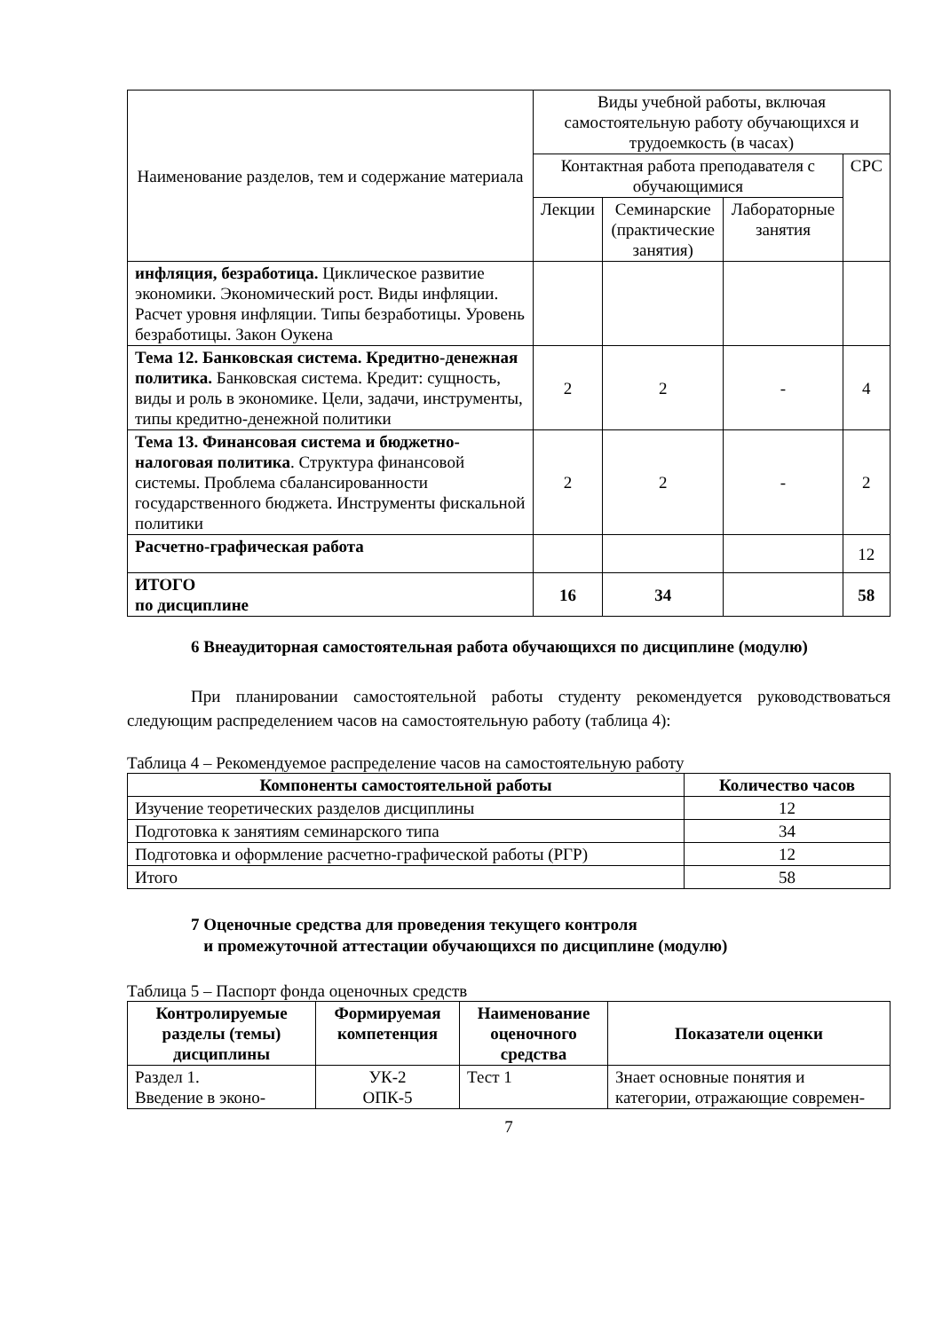| Наименование разделов, тем и содержание материала | Виды учебной работы, включая самостоятельную работу обучающихся и трудоемкость (в часах) | | | |
| --- | --- | --- | --- | --- |
| | Контактная работа преподавателя с обучающимися | | | СРС |
| | Лекции | Семинарские (практические занятия) | Лабораторные занятия | |
| инфляция, безработица. Циклическое развитие экономики. Экономический рост. Виды инфляции. Расчет уровня инфляции. Типы безработицы. Уровень безработицы. Закон Оукена | | | | |
| Тема 12. Банковская система. Кредитно-денежная политика. Банковская система. Кредит: сущность, виды и роль в экономике. Цели, задачи, инструменты, типы кредитно-денежной политики | 2 | 2 | - | 4 |
| Тема 13. Финансовая система и бюджетно-налоговая политика . Структура финансовой системы. Проблема сбалансированности государственного бюджета. Инструменты фискальной политики | 2 | 2 | - | 2 |
| Расчетно-графическая работа | | | | 12 |
| ИТОГО по дисциплине | 16 | 34 | | 58 |
6 Внеаудиторная самостоятельная работа обучающихся по дисциплине (модулю)
При планировании самостоятельной работы студенту рекомендуется руководствоваться следующим распределением часов на самостоятельную работу (таблица 4):
Таблица 4 – Рекомендуемое распределение часов на самостоятельную работу
| Компоненты самостоятельной работы | Количество часов |
| --- | --- |
| Изучение теоретических разделов дисциплины | 12 |
| Подготовка к занятиям семинарского типа | 34 |
| Подготовка и оформление расчетно-графической работы (РГР) | 12 |
| Итого | 58 |
7 Оценочные средства для проведения текущего контроля
и промежуточной аттестации обучающихся по дисциплине (модулю)
Таблица 5 – Паспорт фонда оценочных средств
| Контролируемые разделы (темы) дисциплины | Формируемая компетенция | Наименование оценочного средства | Показатели оценки |
| --- | --- | --- | --- |
| Раздел 1. Введение в эконо- | УК-2 ОПК-5 | Тест 1 | Знает основные понятия и категории, отражающие современ- |
7